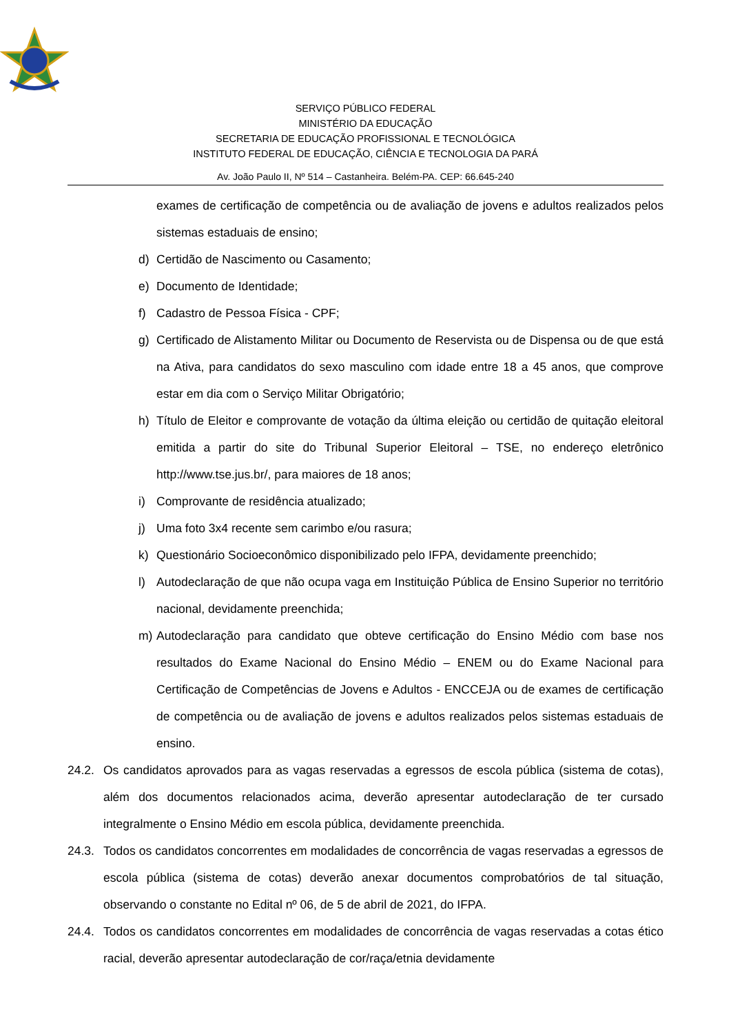SERVIÇO PÚBLICO FEDERAL
MINISTÉRIO DA EDUCAÇÃO
SECRETARIA DE EDUCAÇÃO PROFISSIONAL E TECNOLÓGICA
INSTITUTO FEDERAL DE EDUCAÇÃO, CIÊNCIA E TECNOLOGIA DA PARÁ
Av. João Paulo II, Nº 514 – Castanheira. Belém-PA. CEP: 66.645-240
exames de certificação de competência ou de avaliação de jovens e adultos realizados pelos sistemas estaduais de ensino;
d) Certidão de Nascimento ou Casamento;
e) Documento de Identidade;
f) Cadastro de Pessoa Física - CPF;
g) Certificado de Alistamento Militar ou Documento de Reservista ou de Dispensa ou de que está na Ativa, para candidatos do sexo masculino com idade entre 18 a 45 anos, que comprove estar em dia com o Serviço Militar Obrigatório;
h) Título de Eleitor e comprovante de votação da última eleição ou certidão de quitação eleitoral emitida a partir do site do Tribunal Superior Eleitoral – TSE, no endereço eletrônico http://www.tse.jus.br/, para maiores de 18 anos;
i) Comprovante de residência atualizado;
j) Uma foto 3x4 recente sem carimbo e/ou rasura;
k) Questionário Socioeconômico disponibilizado pelo IFPA, devidamente preenchido;
l) Autodeclaração de que não ocupa vaga em Instituição Pública de Ensino Superior no território nacional, devidamente preenchida;
m) Autodeclaração para candidato que obteve certificação do Ensino Médio com base nos resultados do Exame Nacional do Ensino Médio – ENEM ou do Exame Nacional para Certificação de Competências de Jovens e Adultos - ENCCEJA ou de exames de certificação de competência ou de avaliação de jovens e adultos realizados pelos sistemas estaduais de ensino.
24.2. Os candidatos aprovados para as vagas reservadas a egressos de escola pública (sistema de cotas), além dos documentos relacionados acima, deverão apresentar autodeclaração de ter cursado integralmente o Ensino Médio em escola pública, devidamente preenchida.
24.3. Todos os candidatos concorrentes em modalidades de concorrência de vagas reservadas a egressos de escola pública (sistema de cotas) deverão anexar documentos comprobatórios de tal situação, observando o constante no Edital nº 06, de 5 de abril de 2021, do IFPA.
24.4. Todos os candidatos concorrentes em modalidades de concorrência de vagas reservadas a cotas ético racial, deverão apresentar autodeclaração de cor/raça/etnia devidamente